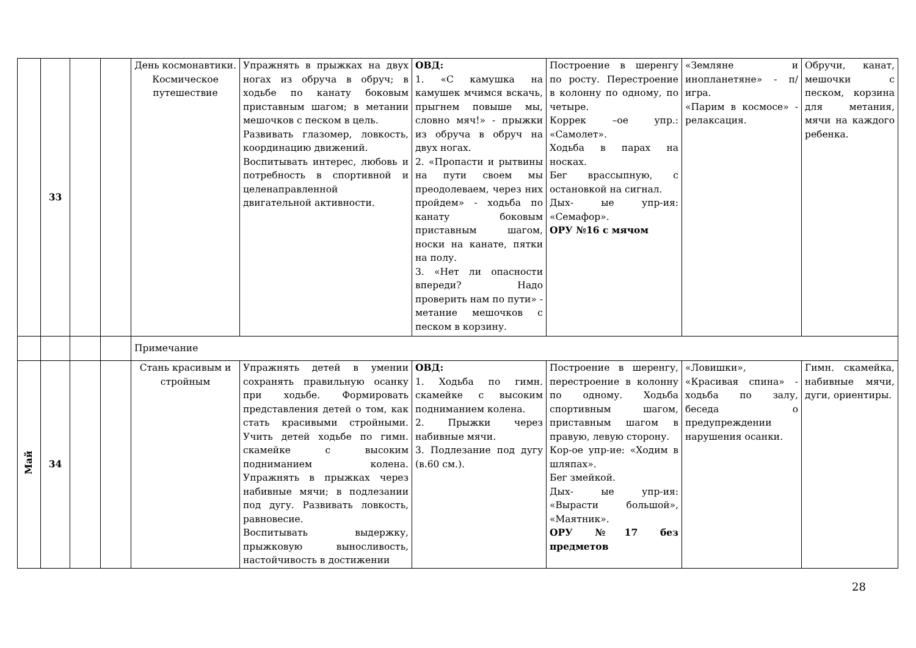| | 33 | | | День космонавтики. Космическое путешествие | Упражнять в прыжках на двух ногах из обруча в обруч; в ходьбе по канату боковым приставным шагом; в метании мешочков с песком в цель. Развивать глазомер, ловкость, координацию движений. Воспитывать интерес, любовь и потребность в спортивной и целенаправленной двигательной активности. | ОВД: 1. «С камушка на камушек мчимся вскачь, прыгнем повыше мы, словно мяч!» - прыжки из обруча в обруч на двух ногах. 2. «Пропасти и рытвины на пути своем мы преодолеваем, через них пройдем» - ходьба по канату боковым приставным шагом, носки на канате, пятки на полу. 3. «Нет ли опасности впереди? Надо проверить нам по пути» - метание мешочков с песком в корзину. | Построение в шеренгу по росту. Перестроение в колонну по одному, по четыре. Коррек –ое упр.: «Самолет». Ходьба в парах на носках. Бег врассыпную, с остановкой на сигнал. Дых- ые упр-ия: «Семафор». ОРУ №16 с мячом | «Земляне и инопланетяне» - п/игра. «Парим в космосе» - релаксация. | Обручи, канат, мешочки с песком, корзина для метания, мячи на каждого ребенка. |
| | | | | Примечание | | | | | |
| Май | 34 | | | Стань красивым и стройным | Упражнять детей в умении сохранять правильную осанку при ходьбе. Формировать представления детей о том, как стать красивыми стройными. Учить детей ходьбе по гимн. скамейке с высоким подниманием колена. Упражнять в прыжках через набивные мячи; в подлезании под дугу. Развивать ловкость, равновесие. Воспитывать выдержку, прыжковую выносливость, настойчивость в достижении | ОВД: 1. Ходьба по гимн. скамейке с высоким подниманием колена. 2. Прыжки через набивные мячи. 3. Подлезание под дугу (в.60 см.). | Построение в шеренгу, перестроение в колонну по одному. Ходьба спортивным шагом, приставным шагом в правую, левую сторону. Кор-ое упр-ие: «Ходим в шляпах». Бег змейкой. Дых- ые упр-ия: «Вырасти большой», «Маятник». ОРУ №17 без предметов | «Ловишки», «Красивая спина» - ходьба по залу, беседа о предупреждении нарушения осанки. | Гимн. скамейка, набивные мячи, дуги, ориентиры. |
28